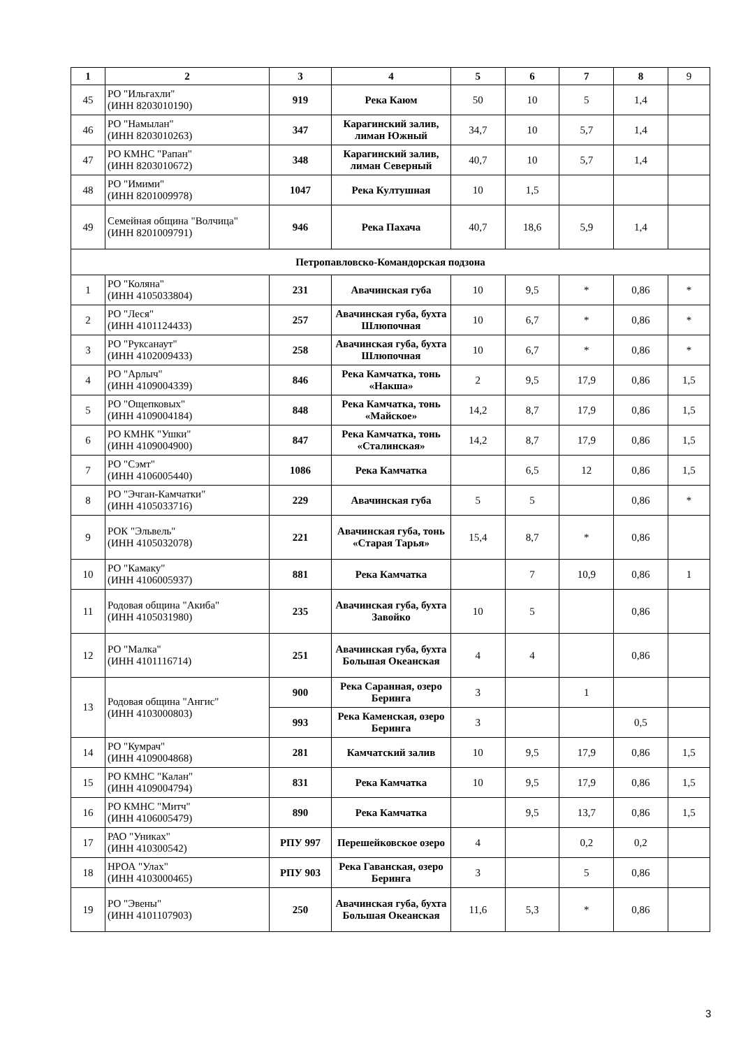| 1 | 2 | 3 | 4 | 5 | 6 | 7 | 8 | 9 |
| --- | --- | --- | --- | --- | --- | --- | --- | --- |
| 45 | РО "Ильгахли" (ИНН 8203010190) | 919 | Река Каюм | 50 | 10 | 5 | 1,4 | |
| 46 | РО "Намылан" (ИНН 8203010263) | 347 | Карагинский залив, лиман Южный | 34,7 | 10 | 5,7 | 1,4 | |
| 47 | РО КМНС "Рапан" (ИНН 8203010672) | 348 | Карагинский залив, лиман Северный | 40,7 | 10 | 5,7 | 1,4 | |
| 48 | РО "Имими" (ИНН 8201009978) | 1047 | Река Култушная | 10 | 1,5 | | | |
| 49 | Семейная община "Волчица" (ИНН 8201009791) | 946 | Река Пахача | 40,7 | 18,6 | 5,9 | 1,4 | |
| Петропавловско-Командорская подзона | | | | | | | | |
| 1 | РО "Коляна" (ИНН 4105033804) | 231 | Авачинская губа | 10 | 9,5 | * | 0,86 | * |
| 2 | РО "Леся" (ИНН 4101124433) | 257 | Авачинская губа, бухта Шлюпочная | 10 | 6,7 | * | 0,86 | * |
| 3 | РО "Руксанаут" (ИНН 4102009433) | 258 | Авачинская губа, бухта Шлюпочная | 10 | 6,7 | * | 0,86 | * |
| 4 | РО "Арлыч" (ИНН 4109004339) | 846 | Река Камчатка, тонь «Накша» | 2 | 9,5 | 17,9 | 0,86 | 1,5 |
| 5 | РО "Ощепковых" (ИНН 4109004184) | 848 | Река Камчатка, тонь «Майское» | 14,2 | 8,7 | 17,9 | 0,86 | 1,5 |
| 6 | РО КМНК "Ушки" (ИНН 4109004900) | 847 | Река Камчатка, тонь «Сталинская» | 14,2 | 8,7 | 17,9 | 0,86 | 1,5 |
| 7 | РО "Сэмт" (ИНН 4106005440) | 1086 | Река Камчатка | | 6,5 | 12 | 0,86 | 1,5 |
| 8 | РО "Эчган-Камчатки" (ИНН 4105033716) | 229 | Авачинская губа | 5 | 5 | | 0,86 | * |
| 9 | РОК "Эльвель" (ИНН 4105032078) | 221 | Авачинская губа, тонь «Старая Тарья» | 15,4 | 8,7 | * | 0,86 | |
| 10 | РО "Камаку" (ИНН 4106005937) | 881 | Река Камчатка | | 7 | 10,9 | 0,86 | 1 |
| 11 | Родовая община "Акиба" (ИНН 4105031980) | 235 | Авачинская губа, бухта Завойко | 10 | 5 | | 0,86 | |
| 12 | РО "Малка" (ИНН 4101116714) | 251 | Авачинская губа, бухта Большая Океанская | 4 | 4 | | 0,86 | |
| 13 | Родовая община "Ангис" (ИНН 4103000803) | 900 | Река Саранная, озеро Беринга | 3 | | 1 | | |
| | | 993 | Река Каменская, озеро Беринга | 3 | | | 0,5 | |
| 14 | РО "Кумрач" (ИНН 4109004868) | 281 | Камчатский залив | 10 | 9,5 | 17,9 | 0,86 | 1,5 |
| 15 | РО КМНС "Калан" (ИНН 4109004794) | 831 | Река Камчатка | 10 | 9,5 | 17,9 | 0,86 | 1,5 |
| 16 | РО КМНС "Митч" (ИНН 4106005479) | 890 | Река Камчатка | | 9,5 | 13,7 | 0,86 | 1,5 |
| 17 | РАО "Униках" (ИНН 410300542) | РПУ 997 | Перешейковское озеро | 4 | | 0,2 | 0,2 | |
| 18 | НРОА "Улах" (ИНН 4103000465) | РПУ 903 | Река Гаванская, озеро Беринга | 3 | | 5 | 0,86 | |
| 19 | РО "Эвены" (ИНН 4101107903) | 250 | Авачинская губа, бухта Большая Океанская | 11,6 | 5,3 | * | 0,86 | |
3